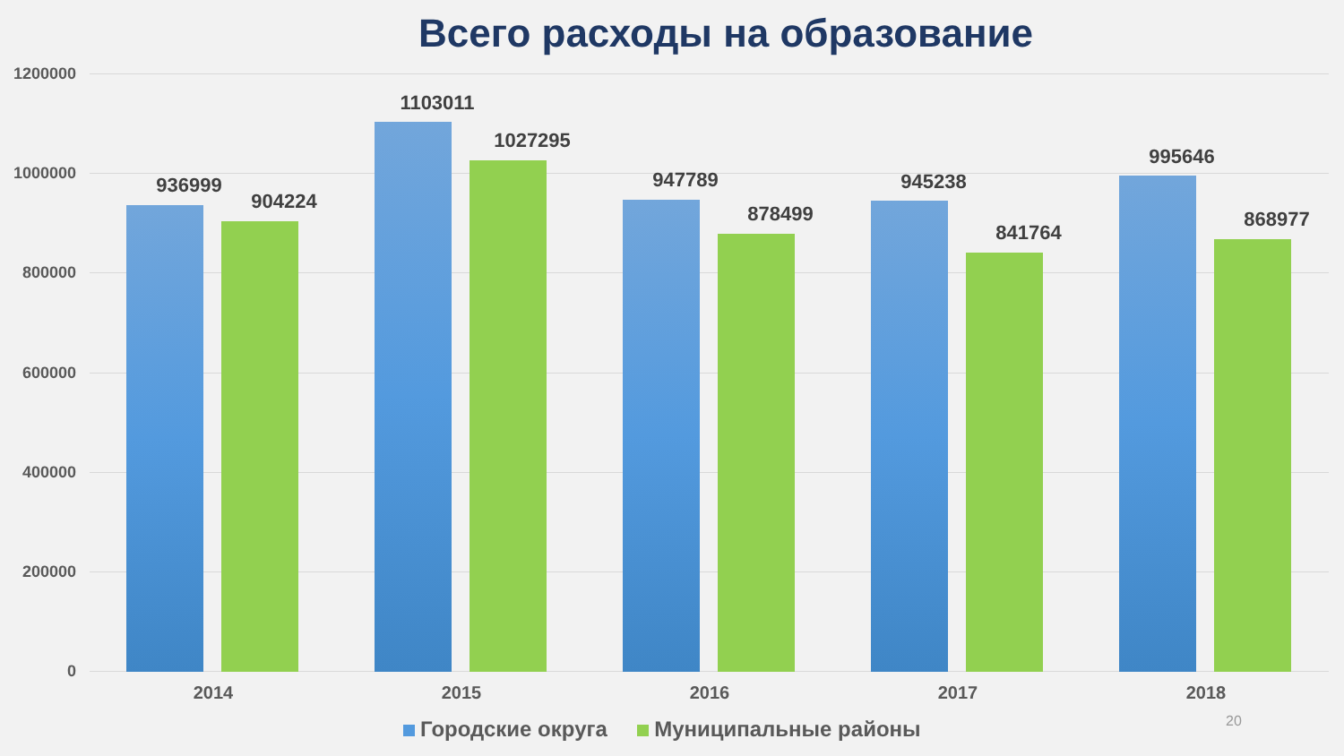Всего расходы на образование
1200000
1000000
800000
600000
400000
200000
0
936999
904224
1103011
1027295
947789
878499
945238
841764
995646
868977
2014 2015 2016 2017 2018
Городские округа Муниципальные районы
20